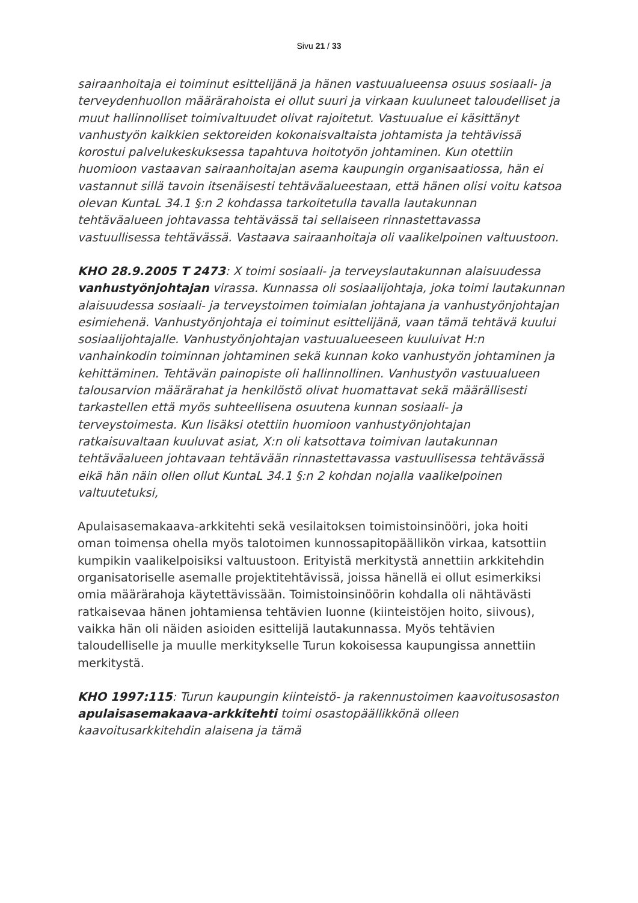Sivu 21 / 33
sairaanhoitaja ei toiminut esittelijänä ja hänen vastuualueensa osuus sosiaali- ja terveydenhuollon määrärahoista ei ollut suuri ja virkaan kuuluneet taloudelliset ja muut hallinnolliset toimivaltuudet olivat rajoitetut. Vastuualue ei käsittänyt vanhustyön kaikkien sektoreiden kokonaisvaltaista johtamista ja tehtävissä korostui palvelukeskuksessa tapahtuva hoitotyön johtaminen. Kun otettiin huomioon vastaavan sairaanhoitajan asema kaupungin organisaatiossa, hän ei vastannut sillä tavoin itsenäisesti tehtäväalueestaan, että hänen olisi voitu katsoa olevan KuntaL 34.1 §:n 2 kohdassa tarkoitetulla tavalla lautakunnan tehtäväalueen johtavassa tehtävässä tai sellaiseen rinnastettavassa vastuullisessa tehtävässä. Vastaava sairaanhoitaja oli vaalikelpoinen valtuustoon.
KHO 28.9.2005 T 2473: X toimi sosiaali- ja terveyslautakunnan alaisuudessa vanhustyönjohtajan virassa. Kunnassa oli sosiaalijohtaja, joka toimi lautakunnan alaisuudessa sosiaali- ja terveystoimen toimialan johtajana ja vanhustyönjohtajan esimiehenä. Vanhustyönjohtaja ei toiminut esittelijänä, vaan tämä tehtävä kuului sosiaalijohtajalle. Vanhustyönjohtajan vastuualueeseen kuuluivat H:n vanhainkodin toiminnan johtaminen sekä kunnan koko vanhustyön johtaminen ja kehittäminen. Tehtävän painopiste oli hallinnollinen. Vanhustyön vastuualueen talousarvion määrärahat ja henkilöstö olivat huomattavat sekä määrällisesti tarkastellen että myös suhteellisena osuutena kunnan sosiaali- ja terveystoimesta. Kun lisäksi otettiin huomioon vanhustyönjohtajan ratkaisuvaltaan kuuluvat asiat, X:n oli katsottava toimivan lautakunnan tehtäväalueen johtavaan tehtävään rinnastettavassa vastuullisessa tehtävässä eikä hän näin ollen ollut KuntaL 34.1 §:n 2 kohdan nojalla vaalikelpoinen valtuutetuksi,
Apulaisasemakaava-arkkitehti sekä vesilaitoksen toimistoinsinööri, joka hoiti oman toimensa ohella myös talotoimen kunnossapitopäällikön virkaa, katsottiin kumpikin vaalikelpoisiksi valtuustoon. Erityistä merkitystä annettiin arkkitehdin organisatoriselle asemalle projektitehtävissä, joissa hänellä ei ollut esimerkiksi omia määrärahoja käytettävissään. Toimistoinsinöörin kohdalla oli nähtävästi ratkaisevaa hänen johtamiensa tehtävien luonne (kiinteistöjen hoito, siivous), vaikka hän oli näiden asioiden esittelijä lautakunnassa. Myös tehtävien taloudelliselle ja muulle merkitykselle Turun kokoisessa kaupungissa annettiin merkitystä.
KHO 1997:115: Turun kaupungin kiinteistö- ja rakennustoimen kaavoitusosaston apulaisasemakaava-arkkitehti toimi osastopäällikkönä olleen kaavoitusarkkitehdin alaisena ja tämä